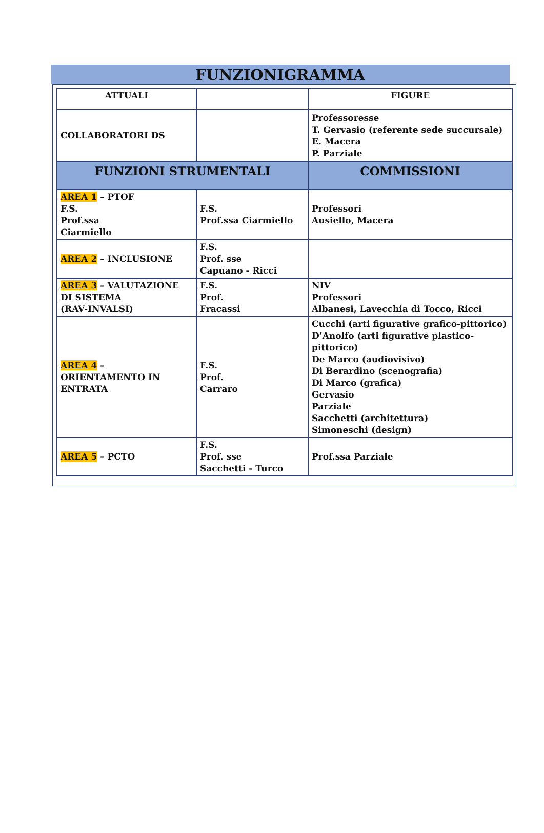FUNZIONIGRAMMA
| ATTUALI | | FIGURE |
| --- | --- | --- |
| COLLABORATORI DS | | Professoresse T. Gervasio (referente sede succursale) E. Macera P. Parziale |
| FUNZIONI STRUMENTALI | | COMMISSIONI |
| AREA 1 – PTOF F.S. Prof.ssa Ciarmiello | F.S. Prof.ssa Ciarmiello | Professori Ausiello, Macera |
| AREA 2 – INCLUSIONE | F.S. Prof. sse Capuano - Ricci | |
| AREA 3 – VALUTAZIONE DI SISTEMA (RAV-INVALSI) | F.S. Prof. Fracassi | NIV Professori Albanesi, Lavecchia di Tocco, Ricci |
| AREA 4 – ORIENTAMENTO IN ENTRATA | F.S. Prof. Carraro | Cucchi (arti figurative grafico-pittorico) D’Anolfo (arti figurative plastico-pittorico) De Marco (audiovisivo) Di Berardino (scenografia) Di Marco (grafica) Gervasio Parziale Sacchetti (architettura) Simoneschi (design) |
| AREA 5 – PCTO | F.S. Prof. sse Sacchetti - Turco | Prof.ssa Parziale |